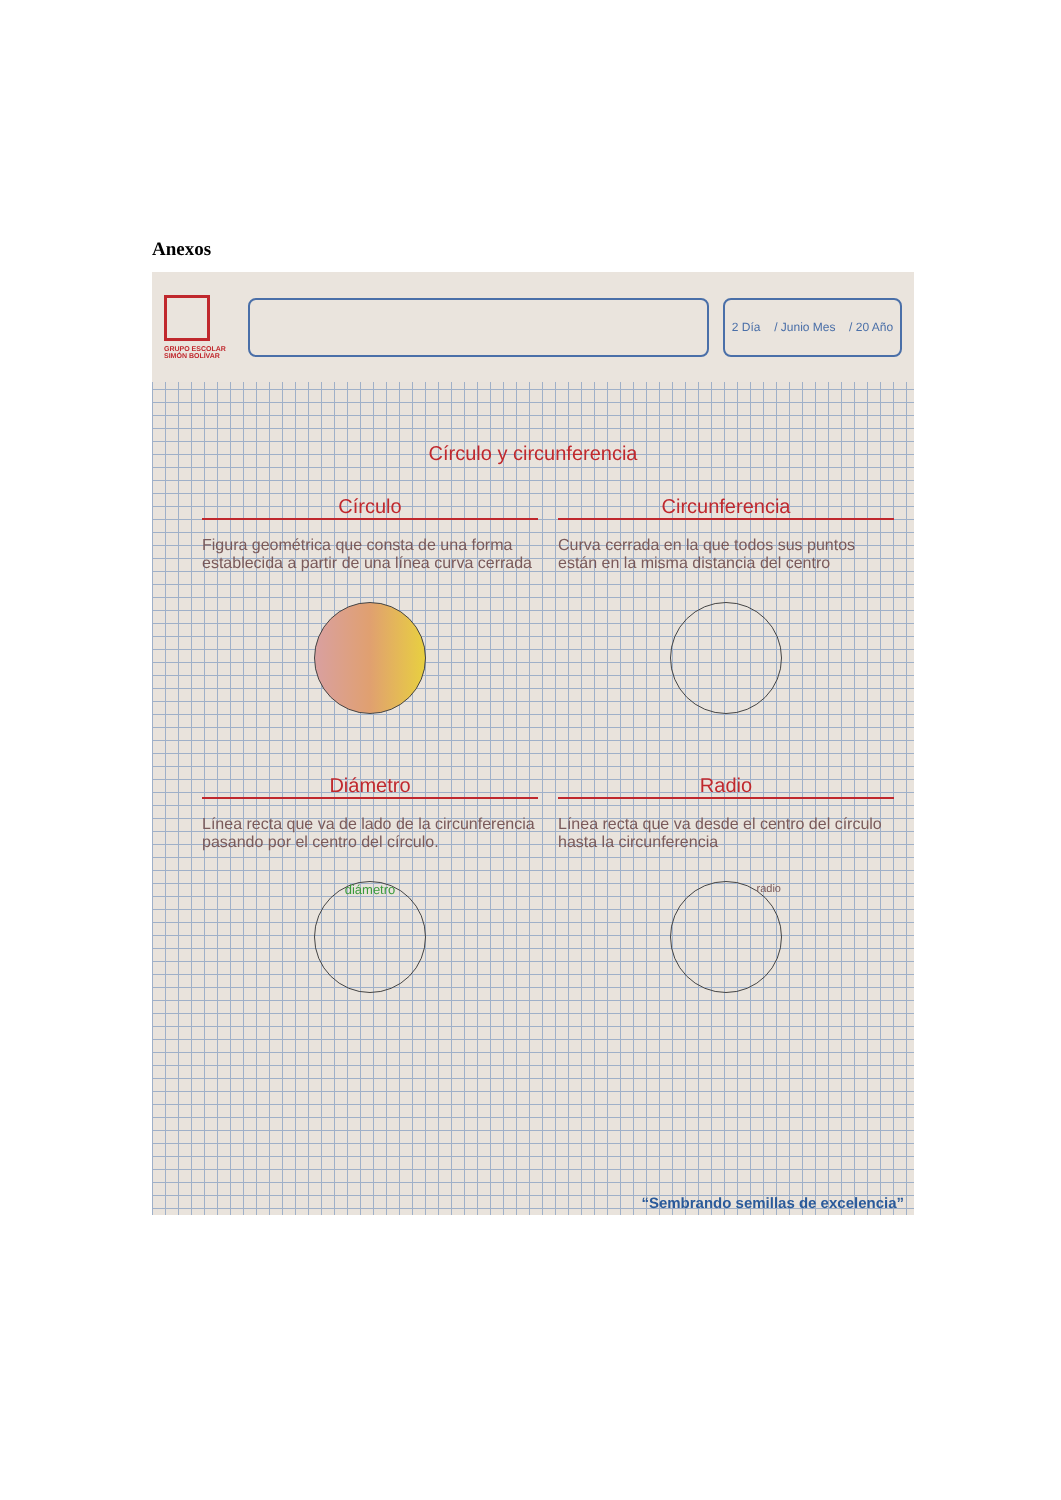Anexos
GRUPO ESCOLAR SIMÓN BOLÍVAR
2 Día / Junio Mes / 20 Año
Círculo y circunferencia
Círculo
Figura geométrica que consta de una forma establecida a partir de una línea curva cerrada
Circunferencia
Curva cerrada en la que todos sus puntos están en la misma distancia del centro
Diámetro
Línea recta que va de lado de la circunferencia pasando por el centro del círculo.
diámetro
Radio
Línea recta que va desde el centro del círculo hasta la circunferencia
radio
“Sembrando semillas de excelencia”